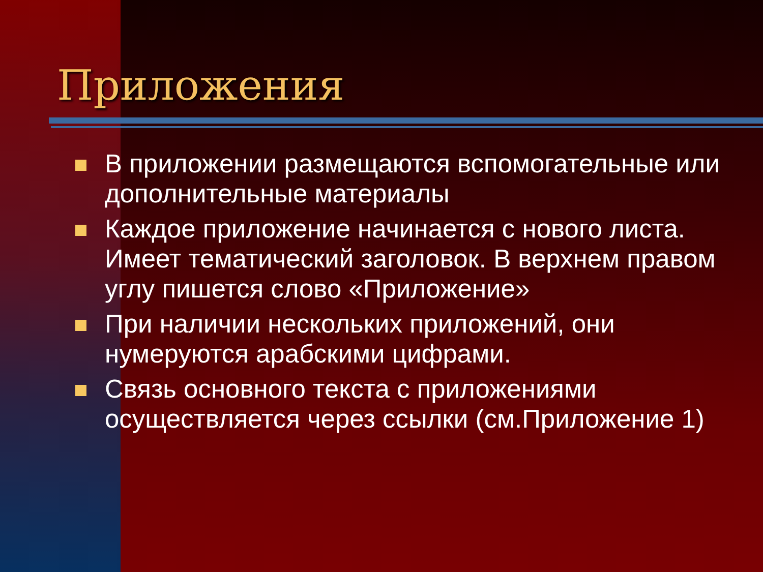Приложения
В приложении размещаются вспомогательные или дополнительные материалы
Каждое приложение начинается с нового листа. Имеет тематический заголовок. В верхнем правом углу пишется слово «Приложение»
При наличии нескольких приложений, они нумеруются арабскими цифрами.
Связь основного текста с приложениями осуществляется через ссылки (см.Приложение 1)